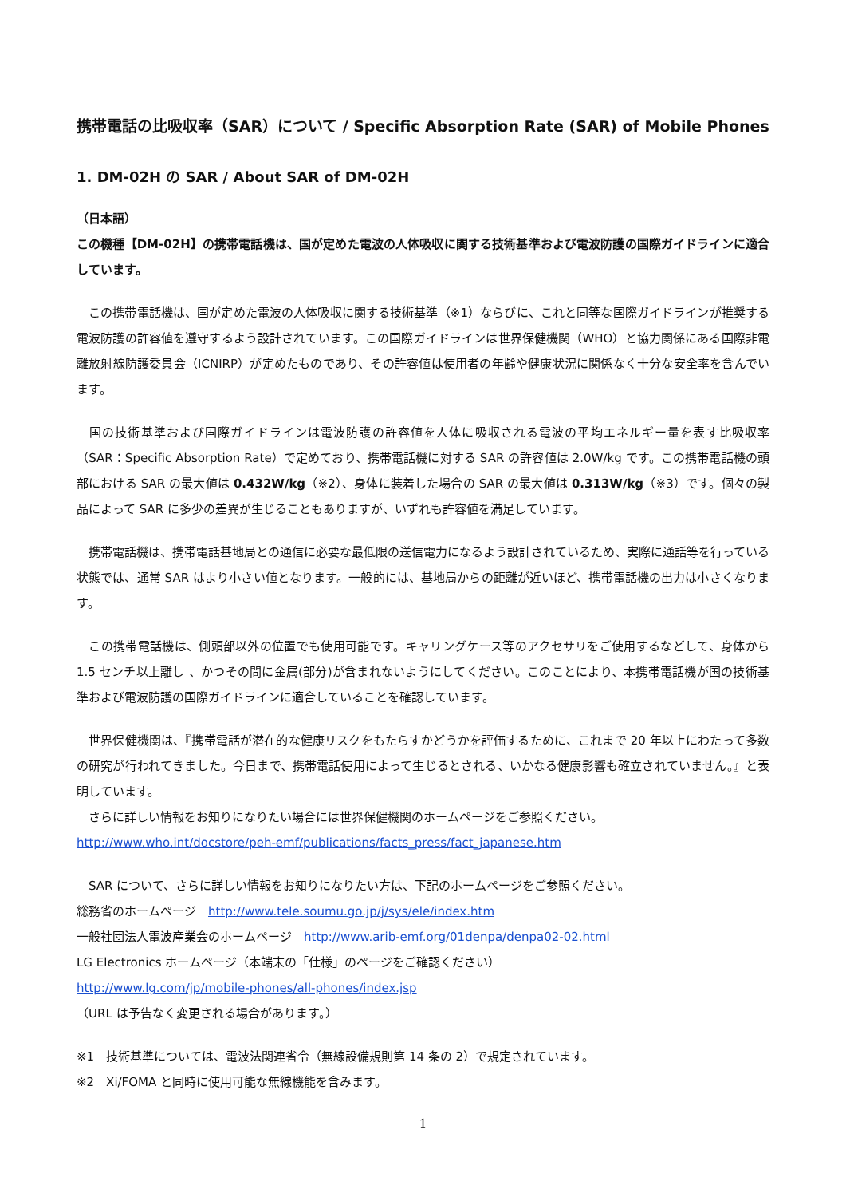携帯電話の比吸収率（SAR）について / Specific Absorption Rate (SAR) of Mobile Phones
1. DM-02H の SAR / About SAR of DM-02H
（日本語）
この機種【DM-02H】の携帯電話機は、国が定めた電波の人体吸収に関する技術基準および電波防護の国際ガイドラインに適合しています。
　この携帯電話機は、国が定めた電波の人体吸収に関する技術基準（※1）ならびに、これと同等な国際ガイドラインが推奨する電波防護の許容値を遵守するよう設計されています。この国際ガイドラインは世界保健機関（WHO）と協力関係にある国際非電離放射線防護委員会（ICNIRP）が定めたものであり、その許容値は使用者の年齢や健康状況に関係なく十分な安全率を含んでいます。
　国の技術基準および国際ガイドラインは電波防護の許容値を人体に吸収される電波の平均エネルギー量を表す比吸収率（SAR：Specific Absorption Rate）で定めており、携帯電話機に対する SAR の許容値は 2.0W/kg です。この携帯電話機の頭部における SAR の最大値は 0.432W/kg（※2）、身体に装着した場合の SAR の最大値は 0.313W/kg（※3）です。個々の製品によって SAR に多少の差異が生じることもありますが、いずれも許容値を満足しています。
　携帯電話機は、携帯電話基地局との通信に必要な最低限の送信電力になるよう設計されているため、実際に通話等を行っている状態では、通常 SAR はより小さい値となります。一般的には、基地局からの距離が近いほど、携帯電話機の出力は小さくなります。
　この携帯電話機は、側頭部以外の位置でも使用可能です。キャリングケース等のアクセサリをご使用するなどして、身体から 1.5 センチ以上離し 、かつその間に金属(部分)が含まれないようにしてください。このことにより、本携帯電話機が国の技術基準および電波防護の国際ガイドラインに適合していることを確認しています。
　世界保健機関は、『携帯電話が潜在的な健康リスクをもたらすかどうかを評価するために、これまで 20 年以上にわたって多数の研究が行われてきました。今日まで、携帯電話使用によって生じるとされる、いかなる健康影響も確立されていません。』と表明しています。
　さらに詳しい情報をお知りになりたい場合には世界保健機関のホームページをご参照ください。
http://www.who.int/docstore/peh-emf/publications/facts_press/fact_japanese.htm
　SAR について、さらに詳しい情報をお知りになりたい方は、下記のホームページをご参照ください。
総務省のホームページ　http://www.tele.soumu.go.jp/j/sys/ele/index.htm
一般社団法人電波産業会のホームページ　http://www.arib-emf.org/01denpa/denpa02-02.html
LG Electronics ホームページ（本端末の「仕様」のページをご確認ください）
http://www.lg.com/jp/mobile-phones/all-phones/index.jsp
（URL は予告なく変更される場合があります。）
※1　技術基準については、電波法関連省令（無線設備規則第 14 条の 2）で規定されています。
※2　Xi/FOMA と同時に使用可能な無線機能を含みます。
1